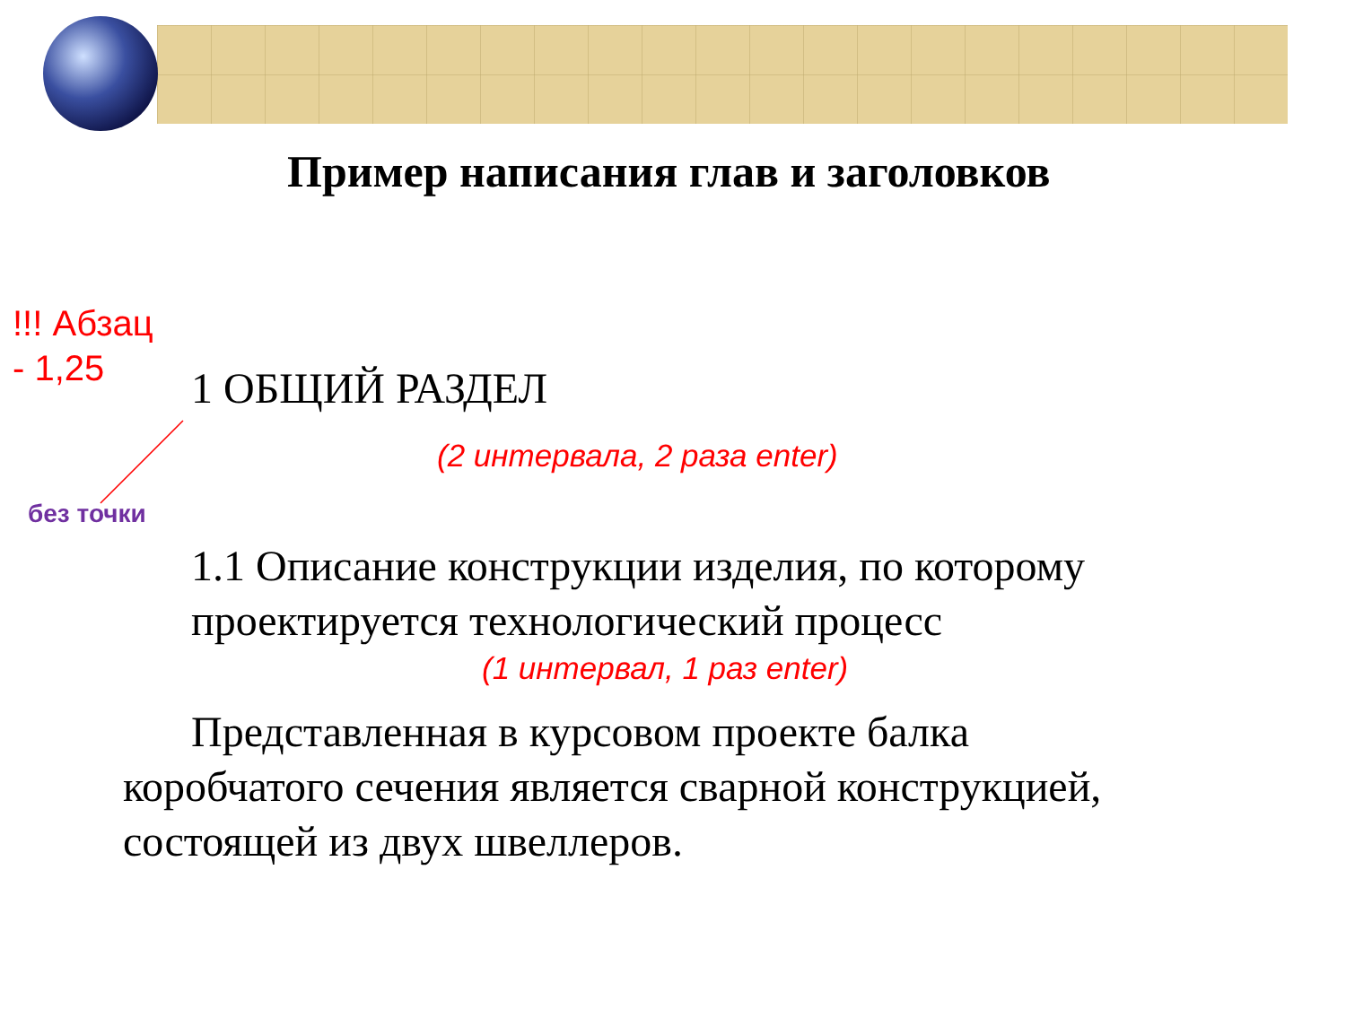Пример написания глав и заголовков
!!! Абзац
- 1,25
1 ОБЩИЙ РАЗДЕЛ
(2 интервала, 2 раза enter)
без точки
1.1 Описание конструкции изделия, по которому проектируется технологический процесс
(1 интервал, 1 раз enter)
Представленная в курсовом проекте балка коробчатого сечения является сварной конструкцией, состоящей из двух швеллеров.